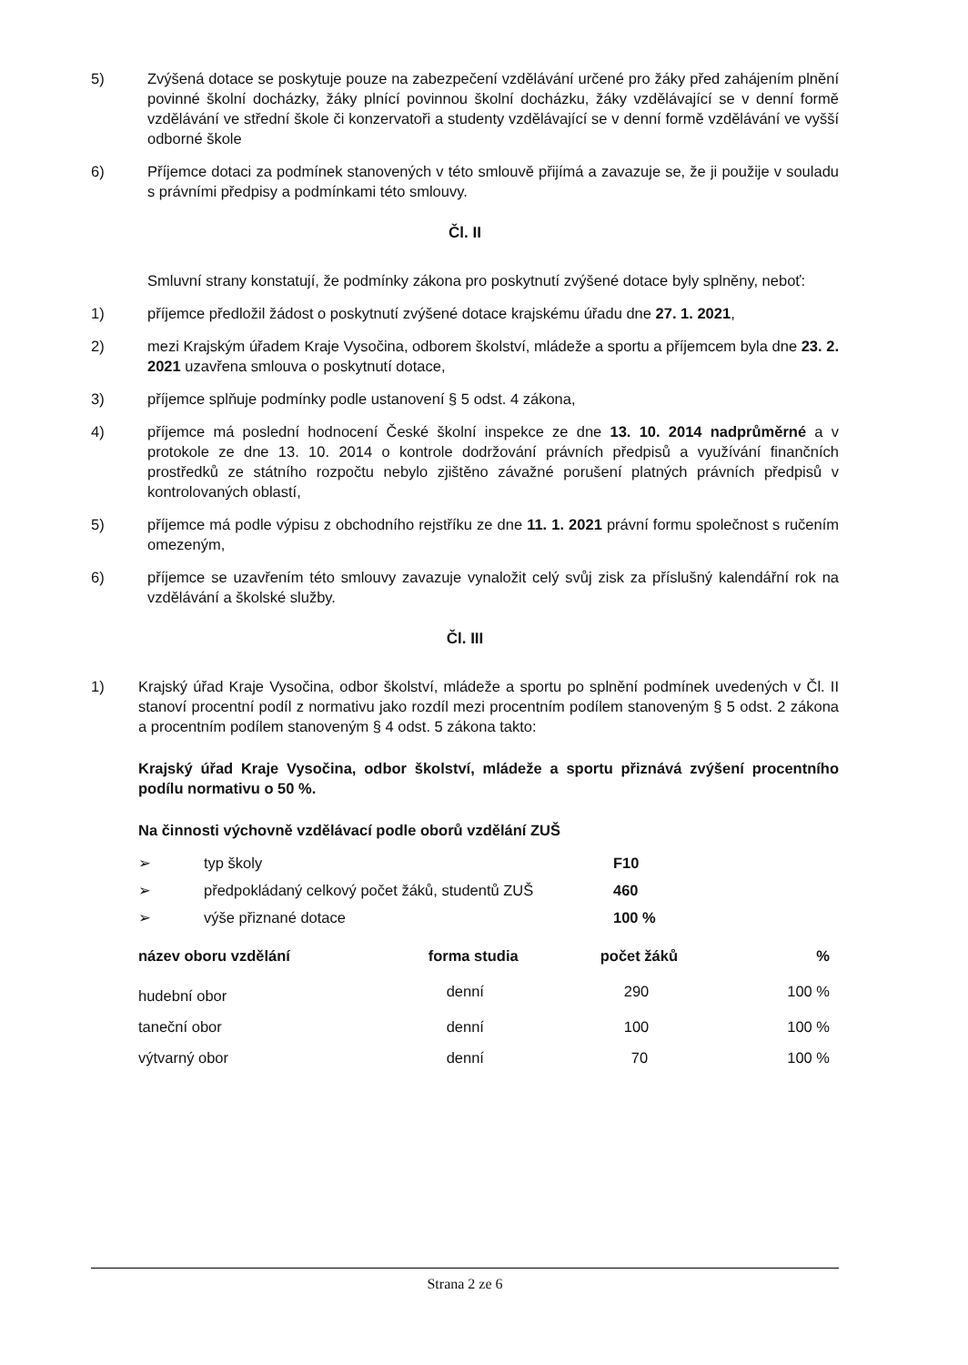5) Zvýšená dotace se poskytuje pouze na zabezpečení vzdělávání určené pro žáky před zahájením plnění povinné školní docházky, žáky plnící povinnou školní docházku, žáky vzdělávající se v denní formě vzdělávání ve střední škole či konzervatoři a studenty vzdělávající se v denní formě vzdělávání ve vyšší odborné škole
6) Příjemce dotaci za podmínek stanovených v této smlouvě přijímá a zavazuje se, že ji použije v souladu s právními předpisy a podmínkami této smlouvy.
Čl. II
Smluvní strany konstatují, že podmínky zákona pro poskytnutí zvýšené dotace byly splněny, neboť:
1) příjemce předložil žádost o poskytnutí zvýšené dotace krajskému úřadu dne 27. 1. 2021,
2) mezi Krajským úřadem Kraje Vysočina, odborem školství, mládeže a sportu a příjemcem byla dne 23. 2. 2021 uzavřena smlouva o poskytnutí dotace,
3) příjemce splňuje podmínky podle ustanovení § 5 odst. 4 zákona,
4) příjemce má poslední hodnocení České školní inspekce ze dne 13. 10. 2014 nadprůměrné a v protokole ze dne 13. 10. 2014 o kontrole dodržování právních předpisů a využívání finančních prostředků ze státního rozpočtu nebylo zjištěno závažné porušení platných právních předpisů v kontrolovaných oblastí,
5) příjemce má podle výpisu z obchodního rejstříku ze dne 11. 1. 2021 právní formu společnost s ručením omezeným,
6) příjemce se uzavřením této smlouvy zavazuje vynaložit celý svůj zisk za příslušný kalendářní rok na vzdělávání a školské služby.
Čl. III
1) Krajský úřad Kraje Vysočina, odbor školství, mládeže a sportu po splnění podmínek uvedených v Čl. II stanoví procentní podíl z normativu jako rozdíl mezi procentním podílem stanoveným § 5 odst. 2 zákona a procentním podílem stanoveným § 4 odst. 5 zákona takto:
Krajský úřad Kraje Vysočina, odbor školství, mládeže a sportu přiznává zvýšení procentního podílu normativu o 50 %.
Na činnosti výchovně vzdělávací podle oborů vzdělání ZUŠ
➢ typ školy F10
➢ předpokládaný celkový počet žáků, studentů ZUŠ 460
➢ výše přiznané dotace 100 %
| název oboru vzdělání | forma studia | počet žáků | % |
| --- | --- | --- | --- |
| hudební obor | denní | 290 | 100 % |
| taneční obor | denní | 100 | 100 % |
| výtvarný obor | denní | 70 | 100 % |
Strana 2 ze 6